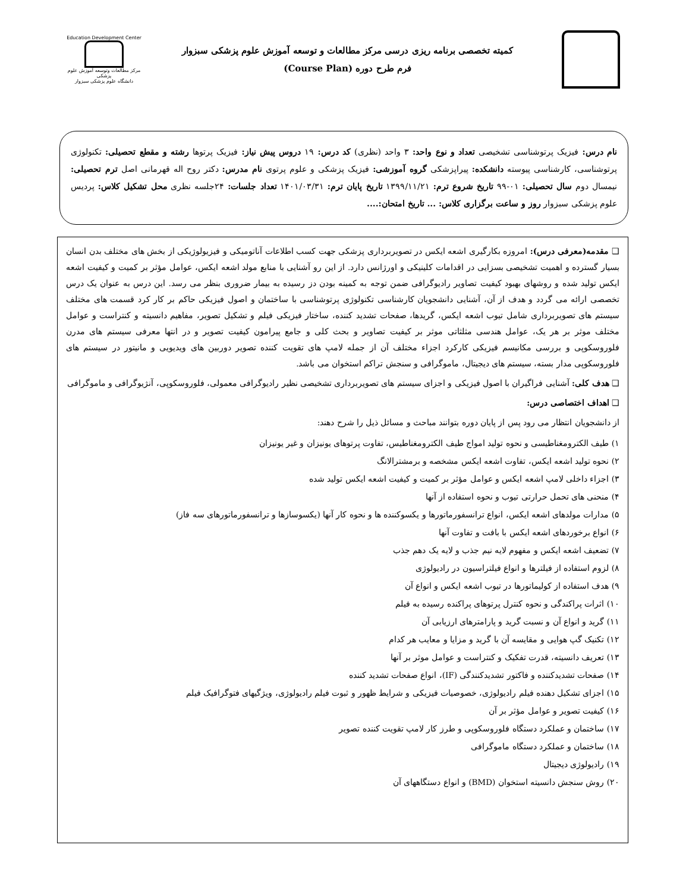کمیته تخصصی برنامه ریزی درسی مرکز مطالعات و توسعه آموزش علوم پزشکی سبزوار
فرم طرح دوره (Course Plan)
Education Development Center
مرکز مطالعات وتوسعه آموزش علوم پزشکی
دانشگاه علوم پزشکی سبزوار
نام درس: فیزیک پرتوشناسی تشخیصی تعداد و نوع واحد: ۳ واحد (نظری) کد درس: ۱۹ دروس پیش نیاز: فیزیک پرتوها رشته و مقطع تحصیلی: تکنولوژی پرتوشناسی، کارشناسی پیوسته دانشکده: پیراپزشکی گروه آموزشی: فیزیک پزشکی و علوم پرتوی نام مدرس: دکتر روح اله قهرمانی اصل ترم تحصیلی: نیمسال دوم سال تحصیلی: ۰۱-۹۹ تاریخ شروع ترم: ۱۳۹۹/۱۱/۲۱ تاریخ پایان ترم: ۱۴۰۱/۰۳/۳۱ تعداد جلسات: ۲۴جلسه نظری محل تشکیل کلاس: پردیس علوم پزشکی سبزوار روز و ساعت برگزاری کلاس: ... تاریخ امتحان:....
❑ مقدمه(معرفی درس): امروزه بکارگیری اشعه ایکس در تصویربرداری پزشکی جهت کسب اطلاعات آناتومیکی و فیزیولوژیکی از بخش های مختلف بدن انسان بسیار گسترده و اهمیت تشخیصی بسزایی در اقدامات کلینیکی و اورژانس دارد. از این رو آشنایی با منابع مولد اشعه ایکس، عوامل مؤثر بر کمیت و کیفیت اشعه ایکس تولید شده و روشهای بهبود کیفیت تصاویر رادیوگرافی ضمن توجه به کمینه بودن دز رسیده به بیمار ضروری بنظر می رسد. این درس به عنوان یک درس تخصصی ارائه می گردد و هدف از آن، آشنایی دانشجویان کارشناسی تکنولوژی پرتوشناسی با ساختمان و اصول فیزیکی حاکم بر کار کرد قسمت های مختلف سیستم های تصویربرداری شامل تیوب اشعه ایکس، گریدها، صفحات تشدید کننده، ساختار فیزیکی فیلم و تشکیل تصویر، مفاهیم دانسیته و کنتراست و عوامل مختلف موثر بر هر یک، عوامل هندسی مثلثاتی موثر بر کیفیت تصاویر و بحث کلی و جامع پیرامون کیفیت تصویر و در انتها معرفی سیستم های مدرن فلوروسکوپی و بررسی مکانیسم فیزیکی کارکرد اجزاء مختلف آن از جمله لامپ های تقویت کننده تصویر دوربین های ویدیویی و مانیتور در سیستم های فلوروسکوپی مدار بسته، سیستم های دیجیتال، ماموگرافی و سنجش تراکم استخوان می باشد.
❑ هدف کلی: آشنایی فراگیران با اصول فیزیکی و اجزای سیستم های تصویربرداری تشخیصی نظیر رادیوگرافی معمولی، فلوروسکوپی، آنژیوگرافی و ماموگرافی
❑ اهداف اختصاصی درس:
از دانشجویان انتظار می رود پس از پایان دوره بتوانند مباحث و مسائل ذیل را شرح دهند:
۱) طیف الکترومغناطیسی و نحوه تولید امواج طیف الکترومغناطیس، تفاوت پرتوهای یونیزان و غیر یونیزان
۲) نحوه تولید اشعه ایکس، تفاوت اشعه ایکس مشخصه و برمشترالانگ
۳) اجزاء داخلی لامپ اشعه ایکس و عوامل مؤثر بر کمیت و کیفیت اشعه ایکس تولید شده
۴) منحنی های تحمل حرارتی تیوب و نحوه استفاده از آنها
۵) مدارات مولدهای اشعه ایکس، انواع ترانسفورماتورها و یکسوکننده ها و نحوه کار آنها (یکسوسازها و ترانسفورماتورهای سه فاز)
۶) انواع برخوردهای اشعه ایکس با بافت و تفاوت آنها
۷) تضعیف اشعه ایکس و مفهوم لایه نیم جذب و لایه یک دهم جذب
۸) لزوم استفاده از فیلترها و انواع فیلتراسیون در رادیولوژی
۹) هدف استفاده از کولیماتورها در تیوب اشعه ایکس و انواع آن
۱۰) اثرات پراکندگی و نحوه کنترل پرتوهای پراکنده رسیده به فیلم
۱۱) گرید و انواع آن و نسبت گرید و پارامترهای ارزیابی آن
۱۲) تکنیک گپ هوایی و مقایسه آن با گرید و مزایا و معایب هر کدام
۱۳) تعریف دانسیته، قدرت تفکیک و کنتراست و عوامل موثر بر آنها
۱۴) صفحات تشدیدکننده و فاکتور تشدیدکنندگی (IF)، انواع صفحات تشدید کننده
۱۵) اجزای تشکیل دهنده فیلم رادیولوژی، خصوصیات فیزیکی و شرایط ظهور و ثبوت فیلم رادیولوژی، ویژگیهای فتوگرافیک فیلم
۱۶) کیفیت تصویر و عوامل مؤثر بر آن
۱۷) ساختمان و عملکرد دستگاه فلوروسکوپی و طرز کار لامپ تقویت کننده تصویر
۱۸) ساختمان و عملکرد دستگاه ماموگرافی
۱۹) رادیولوژی دیجیتال
۲۰) روش سنجش دانسیته استخوان (BMD) و انواع دستگاههای آن